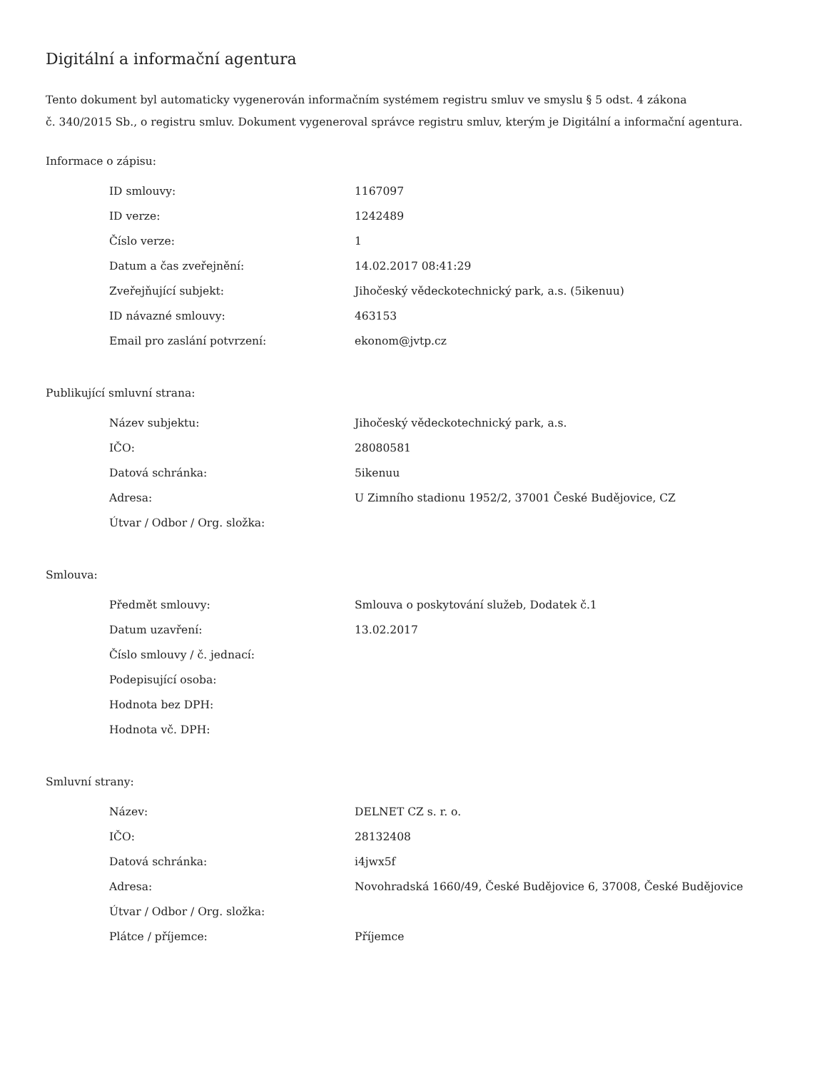Digitální a informační agentura
Tento dokument byl automaticky vygenerován informačním systémem registru smluv ve smyslu § 5 odst. 4 zákona
č. 340/2015 Sb., o registru smluv. Dokument vygeneroval správce registru smluv, kterým je Digitální a informační agentura.
Informace o zápisu:
| ID smlouvy: | 1167097 |
| ID verze: | 1242489 |
| Číslo verze: | 1 |
| Datum a čas zveřejnění: | 14.02.2017 08:41:29 |
| Zveřejňující subjekt: | Jihočeský vědeckotechnický park, a.s. (5ikenuu) |
| ID návazné smlouvy: | 463153 |
| Email pro zaslání potvrzení: | ekonom@jvtp.cz |
Publikující smluvní strana:
| Název subjektu: | Jihočeský vědeckotechnický park, a.s. |
| IČO: | 28080581 |
| Datová schránka: | 5ikenuu |
| Adresa: | U Zimního stadionu 1952/2, 37001 České Budějovice, CZ |
| Útvar / Odbor / Org. složka: | |
Smlouva:
| Předmět smlouvy: | Smlouva o poskytování služeb, Dodatek č.1 |
| Datum uzavření: | 13.02.2017 |
| Číslo smlouvy / č. jednací: | |
| Podepisující osoba: | |
| Hodnota bez DPH: | |
| Hodnota vč. DPH: | |
Smluvní strany:
| Název: | DELNET CZ s. r. o. |
| IČO: | 28132408 |
| Datová schránka: | i4jwx5f |
| Adresa: | Novohradská 1660/49, České Budějovice 6, 37008, České Budějovice |
| Útvar / Odbor / Org. složka: | |
| Plátce / příjemce: | Příjemce |